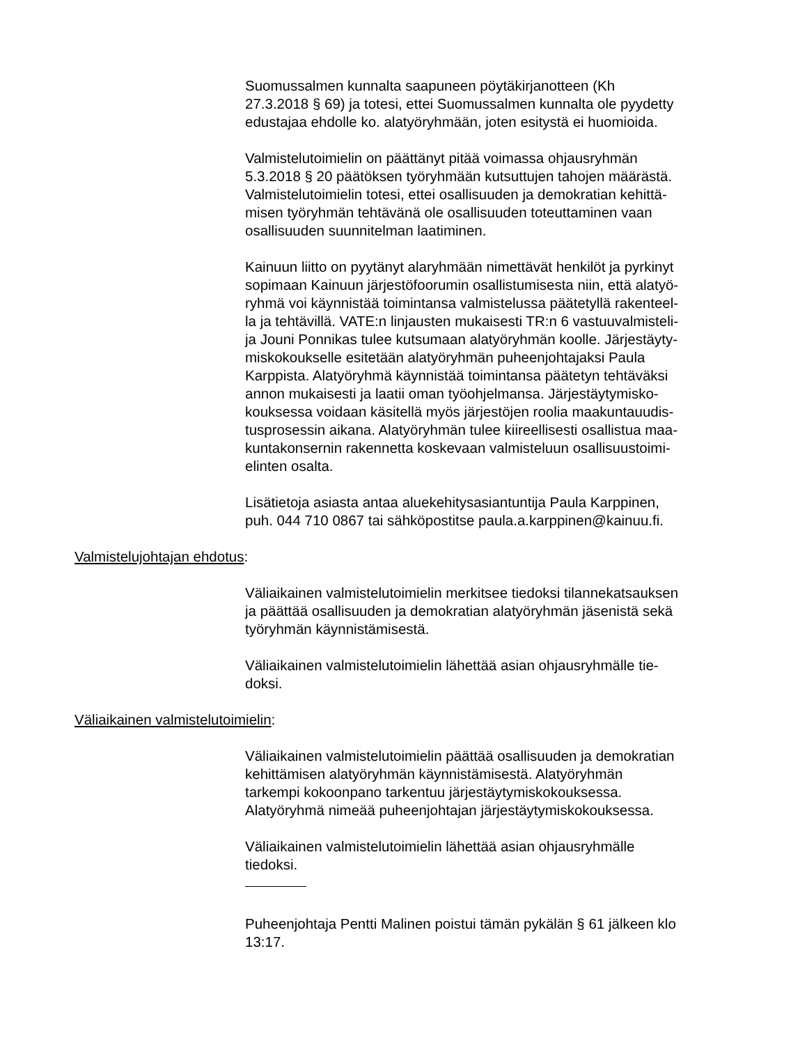Suomussalmen kunnalta saapuneen pöytäkirjanotteen (Kh
27.3.2018 § 69) ja totesi, ettei Suomussalmen kunnalta ole pyydetty
edustajaa ehdolle ko. alatyöryhmään, joten esitystä ei huomioida.
Valmistelutoimielin on päättänyt pitää voimassa ohjausryhmän
5.3.2018 § 20 päätöksen työryhmään kutsuttujen tahojen määrästä.
Valmistelutoimielin totesi, ettei osallisuuden ja demokratian kehittä-
misen työryhmän tehtävänä ole osallisuuden toteuttaminen vaan
osallisuuden suunnitelman laatiminen.
Kainuun liitto on pyytänyt alaryhmään nimettävät henkilöt ja pyrkinyt
sopimaan Kainuun järjestöfoorumin osallistumisesta niin, että alatyö-
ryhmä voi käynnistää toimintansa valmistelussa päätetyllä rakenteel-
la ja tehtävillä. VATE:n linjausten mukaisesti TR:n 6 vastuuvalmisteli-
ja Jouni Ponnikas tulee kutsumaan alatyöryhmän koolle. Järjestäyty-
miskokoukselle esitetään alatyöryhmän puheenjohtajaksi Paula
Karppista. Alatyöryhmä käynnistää toimintansa päätetyn tehtäväksi
annon mukaisesti ja laatii oman työohjelmansa. Järjestäytymisko-
kouksessa voidaan käsitellä myös järjestöjen roolia maakuntauudis-
tusprosessin aikana. Alatyöryhmän tulee kiireellisesti osallistua maa-
kuntakonsernin rakennetta koskevaan valmisteluun osallisuustoimi-
elinten osalta.
Lisätietoja asiasta antaa aluekehitysasiantuntija Paula Karppinen,
puh. 044 710 0867 tai sähköpostitse paula.a.karppinen@kainuu.fi.
Valmistelujohtajan ehdotus:
Väliaikainen valmistelutoimielin merkitsee tiedoksi tilannekatsauksen
ja päättää osallisuuden ja demokratian alatyöryhmän jäsenistä sekä
työryhmän käynnistämisestä.
Väliaikainen valmistelutoimielin lähettää asian ohjausryhmälle tie-
doksi.
Väliaikainen valmistelutoimielin:
Väliaikainen valmistelutoimielin päättää osallisuuden ja demokratian
kehittämisen alatyöryhmän käynnistämisestä. Alatyöryhmän
tarkempi kokoonpano tarkentuu järjestäytymiskokouksessa.
Alatyöryhmä nimeää puheenjohtajan järjestäytymiskokouksessa.
Väliaikainen valmistelutoimielin lähettää asian ohjausryhmälle
tiedoksi.
Puheenjohtaja Pentti Malinen poistui tämän pykälän § 61 jälkeen klo
13:17.